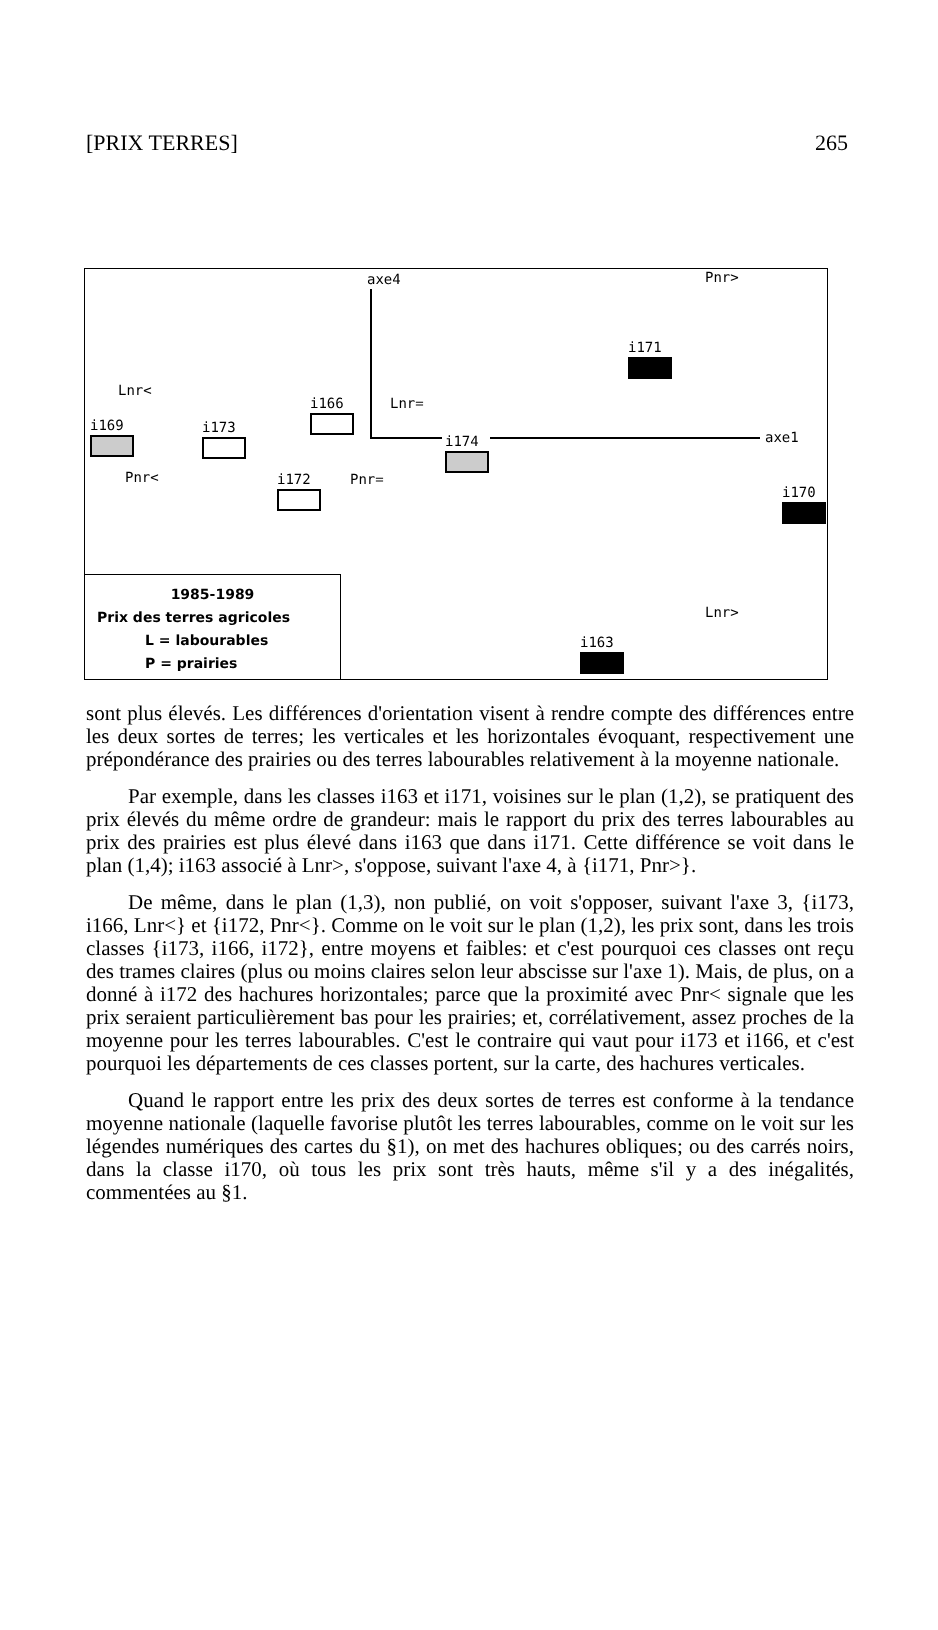[PRIX TERRES] 265
axe4 Pnr>
i171
Lnr<
i166
Lnr=
i169
i173
i174
axe1
Pnr< i172
Pnr=
i170
Lnr>
i163
1985-1989
Prix des terres agricoles
L = labourables
P = prairies
sont plus élevés. Les différences d'orientation visent à rendre compte des différences entre les deux sortes de terres; les verticales et les horizontales évoquant, respectivement une prépondérance des prairies ou des terres labourables relativement à la moyenne nationale.
Par exemple, dans les classes i163 et i171, voisines sur le plan (1,2), se pratiquent des prix élevés du même ordre de grandeur: mais le rapport du prix des terres labourables au prix des prairies est plus élevé dans i163 que dans i171. Cette différence se voit dans le plan (1,4); i163 associé à Lnr>, s'oppose, suivant l'axe 4, à {i171, Pnr>}.
De même, dans le plan (1,3), non publié, on voit s'opposer, suivant l'axe 3, {i173, i166, Lnr<} et {i172, Pnr<}. Comme on le voit sur le plan (1,2), les prix sont, dans les trois classes {i173, i166, i172}, entre moyens et faibles: et c'est pourquoi ces classes ont reçu des trames claires (plus ou moins claires selon leur abscisse sur l'axe 1). Mais, de plus, on a donné à i172 des hachures horizontales; parce que la proximité avec Pnr< signale que les prix seraient particulièrement bas pour les prairies; et, corrélativement, assez proches de la moyenne pour les terres labourables. C'est le contraire qui vaut pour i173 et i166, et c'est pourquoi les départements de ces classes portent, sur la carte, des hachures verticales.
Quand le rapport entre les prix des deux sortes de terres est conforme à la tendance moyenne nationale (laquelle favorise plutôt les terres labourables, comme on le voit sur les légendes numériques des cartes du §1), on met des hachures obliques; ou des carrés noirs, dans la classe i170, où tous les prix sont très hauts, même s'il y a des inégalités, commentées au §1.